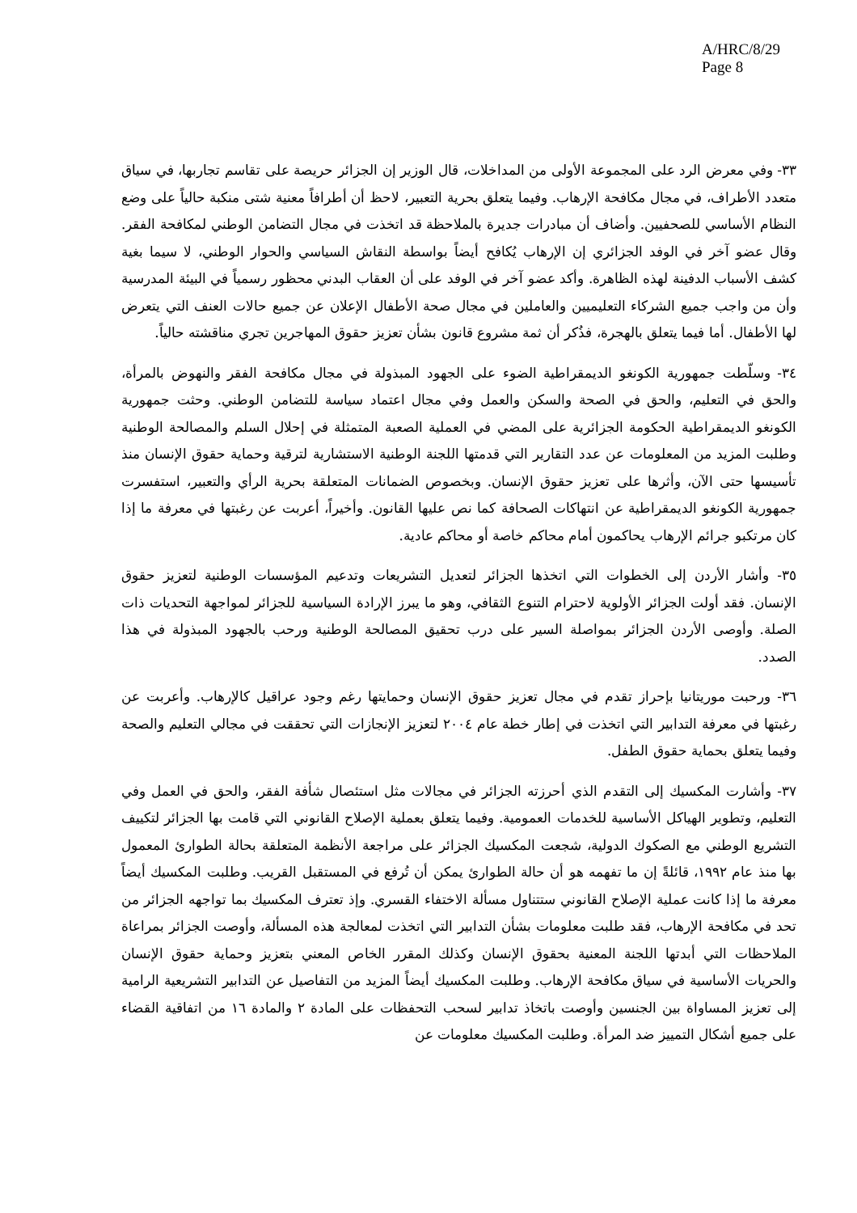A/HRC/8/29
Page 8
٣٣- وفي معرض الرد على المجموعة الأولى من المداخلات، قال الوزير إن الجزائر حريصة على تقاسم تجاربها، في سياق متعدد الأطراف، في مجال مكافحة الإرهاب. وفيما يتعلق بحرية التعبير، لاحظ أن أطرافاً معنية شتى منكبة حالياً على وضع النظام الأساسي للصحفيين. وأضاف أن مبادرات جديرة بالملاحظة قد اتخذت في مجال التضامن الوطني لمكافحة الفقر. وقال عضو آخر في الوفد الجزائري إن الإرهاب يُكافح أيضاً بواسطة النقاش السياسي والحوار الوطني، لا سيما بغية كشف الأسباب الدفينة لهذه الظاهرة. وأكد عضو آخر في الوفد على أن العقاب البدني محظور رسمياً في البيئة المدرسية وأن من واجب جميع الشركاء التعليميين والعاملين في مجال صحة الأطفال الإعلان عن جميع حالات العنف التي يتعرض لها الأطفال. أما فيما يتعلق بالهجرة، فذُكر أن ثمة مشروع قانون بشأن تعزيز حقوق المهاجرين تجري مناقشته حالياً.
٣٤- وسلّطت جمهورية الكونغو الديمقراطية الضوء على الجهود المبذولة في مجال مكافحة الفقر والنهوض بالمرأة، والحق في التعليم، والحق في الصحة والسكن والعمل وفي مجال اعتماد سياسة للتضامن الوطني. وحثت جمهورية الكونغو الديمقراطية الحكومة الجزائرية على المضي في العملية الصعبة المتمثلة في إحلال السلم والمصالحة الوطنية وطلبت المزيد من المعلومات عن عدد التقارير التي قدمتها اللجنة الوطنية الاستشارية لترقية وحماية حقوق الإنسان منذ تأسيسها حتى الآن، وأثرها على تعزيز حقوق الإنسان. وبخصوص الضمانات المتعلقة بحرية الرأي والتعبير، استفسرت جمهورية الكونغو الديمقراطية عن انتهاكات الصحافة كما نص عليها القانون. وأخيراً، أعربت عن رغبتها في معرفة ما إذا كان مرتكبو جرائم الإرهاب يحاكمون أمام محاكم خاصة أو محاكم عادية.
٣٥- وأشار الأردن إلى الخطوات التي اتخذها الجزائر لتعديل التشريعات وتدعيم المؤسسات الوطنية لتعزيز حقوق الإنسان. فقد أولت الجزائر الأولوية لاحترام التنوع الثقافي، وهو ما يبرز الإرادة السياسية للجزائر لمواجهة التحديات ذات الصلة. وأوصى الأردن الجزائر بمواصلة السير على درب تحقيق المصالحة الوطنية ورحب بالجهود المبذولة في هذا الصدد.
٣٦- ورحبت موريتانيا بإحراز تقدم في مجال تعزيز حقوق الإنسان وحمايتها رغم وجود عراقيل كالإرهاب. وأعربت عن رغبتها في معرفة التدابير التي اتخذت في إطار خطة عام ٢٠٠٤ لتعزيز الإنجازات التي تحققت في مجالي التعليم والصحة وفيما يتعلق بحماية حقوق الطفل.
٣٧- وأشارت المكسيك إلى التقدم الذي أحرزته الجزائر في مجالات مثل استئصال شأفة الفقر، والحق في العمل وفي التعليم، وتطوير الهياكل الأساسية للخدمات العمومية. وفيما يتعلق بعملية الإصلاح القانوني التي قامت بها الجزائر لتكييف التشريع الوطني مع الصكوك الدولية، شجعت المكسيك الجزائر على مراجعة الأنظمة المتعلقة بحالة الطوارئ المعمول بها منذ عام ١٩٩٢، قائلةً إن ما تفهمه هو أن حالة الطوارئ يمكن أن تُرفع في المستقبل القريب. وطلبت المكسيك أيضاً معرفة ما إذا كانت عملية الإصلاح القانوني ستتناول مسألة الاختفاء القسري. وإذ تعترف المكسيك بما تواجهه الجزائر من تحد في مكافحة الإرهاب، فقد طلبت معلومات بشأن التدابير التي اتخذت لمعالجة هذه المسألة، وأوصت الجزائر بمراعاة الملاحظات التي أبدتها اللجنة المعنية بحقوق الإنسان وكذلك المقرر الخاص المعني بتعزيز وحماية حقوق الإنسان والحريات الأساسية في سياق مكافحة الإرهاب. وطلبت المكسيك أيضاً المزيد من التفاصيل عن التدابير التشريعية الرامية إلى تعزيز المساواة بين الجنسين وأوصت باتخاذ تدابير لسحب التحفظات على المادة ٢ والمادة ١٦ من اتفاقية القضاء على جميع أشكال التمييز ضد المرأة. وطلبت المكسيك معلومات عن